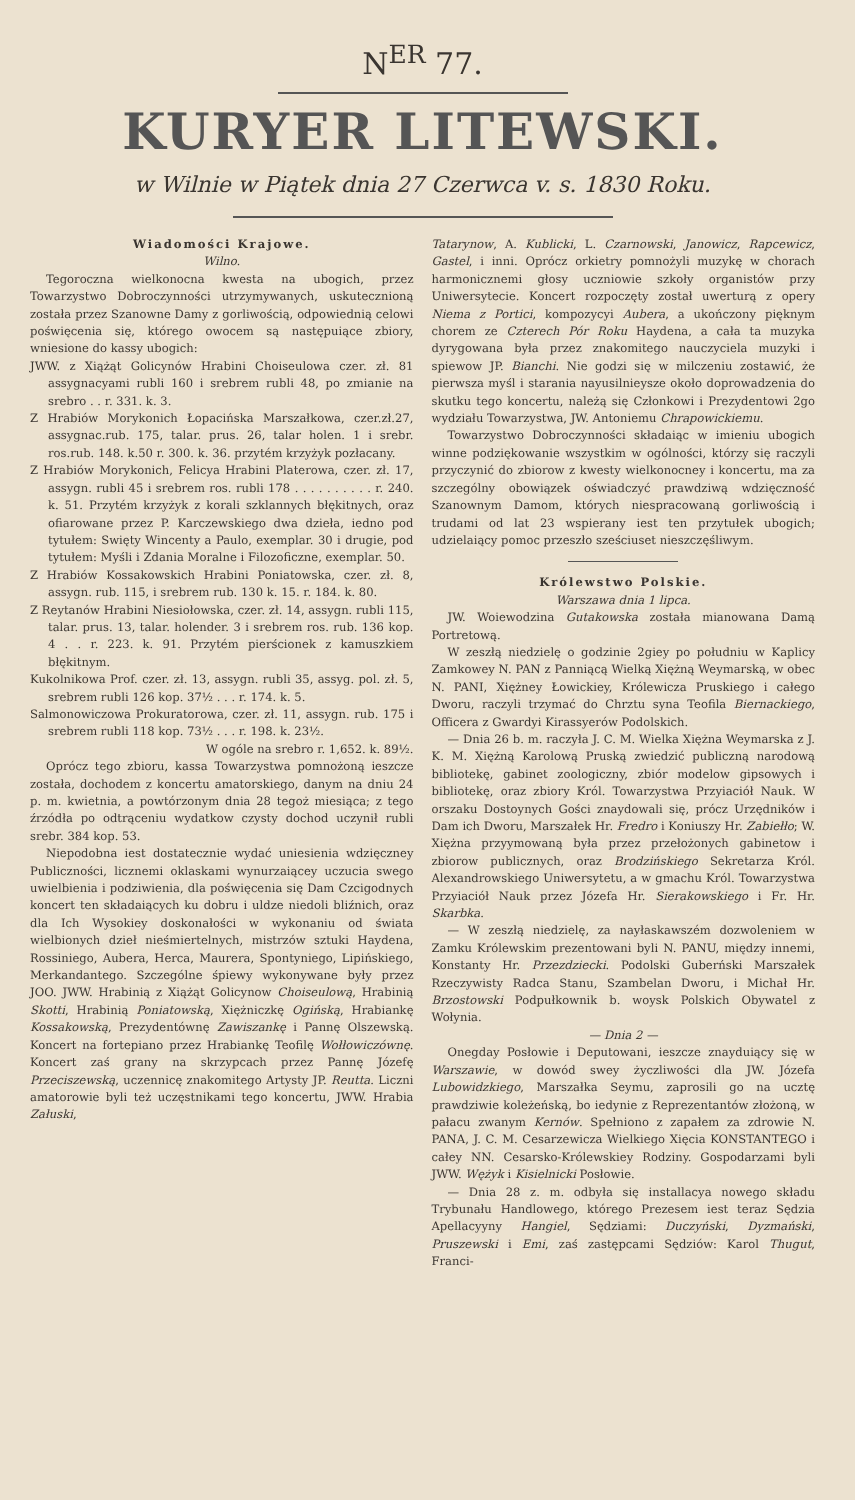N<sup>ER</sup> 77.
KURYER LITEWSKI.
w Wilnie w Piątek dnia 27 Czerwca v. s. 1830 Roku.
Wiadomości Krajowe.
Wilno.
Tegoroczna wielkonocna kwesta na ubogich, przez Towarzystwo Dobroczynności utrzymywanych, uskutecznioną została przez Szanowne Damy z gorliwością, odpowiednią celowi poświęcenia się, którego owocem są następuiące zbiory, wniesione do kassy ubogich:
JWW. z Xiążąt Golicynów Hrabini Choiseulowa czer. zł. 81 assygnacyami rubli 160 i srebrem rubli 48, po zmianie na srebro . . r. 331. k. 3.
Z Hrabiów Morykonich Łopacińska Marszałkowa, czer.zł.27, assygnac.rub. 175, talar. prus. 26, talar holen. 1 i srebr. ros.rub. 148. k.50 r. 300. k. 36. przytém krzyżyk pozłacany.
Z Hrabiów Morykonich, Felicya Hrabini Platerowa, czer. zł. 17, assygn. rubli 45 i srebrem ros. rubli 178 . . . . . . . . . . r. 240. k. 51. Przytém krzyżyk z korali szklannych błękitnych, oraz ofiarowane przez P. Karczewskiego dwa dzieła, iedno pod tytułem: Swięty Wincenty a Paulo, exemplar. 30 i drugie, pod tytułem: Myśli i Zdania Moralne i Filozoficzne, exemplar. 50.
Z Hrabiów Kossakowskich Hrabini Poniatowska, czer. zł. 8, assygn. rub. 115, i srebrem rub. 130 k. 15. r. 184. k. 80.
Z Reytanów Hrabini Niesiołowska, czer. zł. 14, assygn. rubli 115, talar. prus. 13, talar. holender. 3 i srebrem ros. rub. 136 kop. 4 . . r. 223. k. 91. Przytém pierścionek z kamuszkiem błękitnym.
Kukolnikowa Prof. czer. zł. 13, assygn. rubli 35, assyg. pol. zł. 5, srebrem rubli 126 kop. 37½ . . . r. 174. k. 5.
Salmonowiczowa Prokuratorowa, czer. zł. 11, assygn. rub. 175 i srebrem rubli 118 kop. 73½ . . . r. 198. k. 23½.
W ogóle na srebro r. 1,652. k. 89½.
Oprócz tego zbioru, kassa Towarzystwa pomnożoną ieszcze została, dochodem z koncertu amatorskiego, danym na dniu 24 p. m. kwietnia, a powtórzonym dnia 28 tegoż miesiąca; z tego źrzódła po odtrąceniu wydatkow czysty dochod uczynił rubli srebr. 384 kop. 53.
Niepodobna iest dostatecznie wydać uniesienia wdzięczney Publiczności, licznemi oklaskami wynurzaiącey uczucia swego uwielbienia i podziwienia, dla poświęcenia się Dam Czcigodnych koncert ten składaiących ku dobru i uldze niedoli bliźnich, oraz dla Ich Wysokiey doskonałości w wykonaniu od świata wielbionych dzieł nieśmiertelnych, mistrzów sztuki Haydena, Rossiniego, Aubera, Herca, Maurera, Spontyniego, Lipińskiego, Merkandantego. Szczególne śpiewy wykonywane były przez JOO. JWW. Hrabinią z Xiążąt Golicynow Choiseulową, Hrabinią Skotti, Hrabinią Poniatowską, Xiężniczkę Ogińską, Hrabiankę Kossakowską, Prezydentównę Zawiszankę i Pannę Olszewską. Koncert na fortepiano przez Hrabiankę Teofilę Wołłowiczównę. Koncert zaś grany na skrzypcach przez Pannę Józefę Przeciszewską, uczennicę znakomitego Artysty JP. Reutta. Liczni amatorowie byli też uczęstnikami tego koncertu, JWW. Hrabia Załuski,
Tatarynow, A. Kublicki, L. Czarnowski, Janowicz, Rapcewicz, Gastel, i inni. Oprócz orkietry pomnożyli muzykę w chorach harmonicznemi głosy uczniowie szkoły organistów przy Uniwersytecie. Koncert rozpoczęty został uwerturą z opery Niema z Portici, kompozycyi Aubera, a ukończony pięknym chorem ze Czterech Pór Roku Haydena, a cała ta muzyka dyrygowana była przez znakomitego nauczyciela muzyki i spiewow JP. Bianchi. Nie godzi się w milczeniu zostawić, że pierwsza myśl i starania nayusilnieysze około doprowadzenia do skutku tego koncertu, należą się Członkowi i Prezydentowi 2go wydziału Towarzystwa, JW. Antoniemu Chrapowickiemu.
Towarzystwo Dobroczynności składaiąc w imieniu ubogich winne podziękowanie wszystkim w ogólności, którzy się raczyli przyczynić do zbiorow z kwesty wielkonocney i koncertu, ma za szczególny obowiązek oświadczyć prawdziwą wdzięczność Szanownym Damom, których niespracowaną gorliwością i trudami od lat 23 wspierany iest ten przytułek ubogich; udzielaiący pomoc przeszło sześciuset nieszczęśliwym.
Królewstwo Polskie.
Warszawa dnia 1 lipca.
JW. Woiewodzina Gutakowska została mianowana Damą Portretową.
W zeszłą niedzielę o godzinie 2giey po południu w Kaplicy Zamkowey N. PAN z Panniącą Wielką Xiężną Weymarską, w obec N. PANI, Xiężney Łowickiey, Królewicza Pruskiego i całego Dworu, raczyli trzymać do Chrztu syna Teofila Biernackiego, Officera z Gwardyi Kirassyerów Podolskich.
— Dnia 26 b. m. raczyła J. C. M. Wielka Xiężna Weymarska z J. K. M. Xiężną Karolową Pruską zwiedzić publiczną narodową bibliotekę, gabinet zoologiczny, zbiór modelow gipsowych i bibliotekę, oraz zbiory Król. Towarzystwa Przyiaciół Nauk. W orszaku Dostoynych Gości znaydowali się, prócz Urzędników i Dam ich Dworu, Marszałek Hr. Fredro i Koniuszy Hr. Zabiełło; W. Xiężna przyymowaną była przez przełożonych gabinetow i zbiorow publicznych, oraz Brodzińskiego Sekretarza Król. Alexandrowskiego Uniwersytetu, a w gmachu Król. Towarzystwa Przyiaciół Nauk przez Józefa Hr. Sierakowskiego i Fr. Hr. Skarbka.
— W zeszłą niedzielę, za nayłaskawszém dozwoleniem w Zamku Królewskim prezentowani byli N. PANU, między innemi, Konstanty Hr. Przezdziecki. Podolski Guberński Marszałek Rzeczywisty Radca Stanu, Szambelan Dworu, i Michał Hr. Brzostowski Podpułkownik b. woysk Polskich Obywatel z Wołynia.
— Dnia 2 —
Onegday Posłowie i Deputowani, ieszcze znayduiący się w Warszawie, w dowód swey życzliwości dla JW. Józefa Lubowidzkiego, Marszałka Seymu, zaprosili go na ucztę prawdziwie koleżeńską, bo iedynie z Reprezentantów złożoną, w pałacu zwanym Kernów. Spełniono z zapałem za zdrowie N. PANA, J. C. M. Cesarzewicza Wielkiego Xięcia KONSTANTEGO i całey NN. Cesarsko-Królewskiey Rodziny. Gospodarzami byli JWW. Wężyk i Kisielnicki Posłowie.
— Dnia 28 z. m. odbyła się installacya nowego składu Trybunału Handlowego, którego Prezesem iest teraz Sędzia Apellacyyny Hangiel, Sędziami: Duczyński, Dyzmański, Pruszewski i Emi, zaś zastępcami Sędziów: Karol Thugut, Franci-